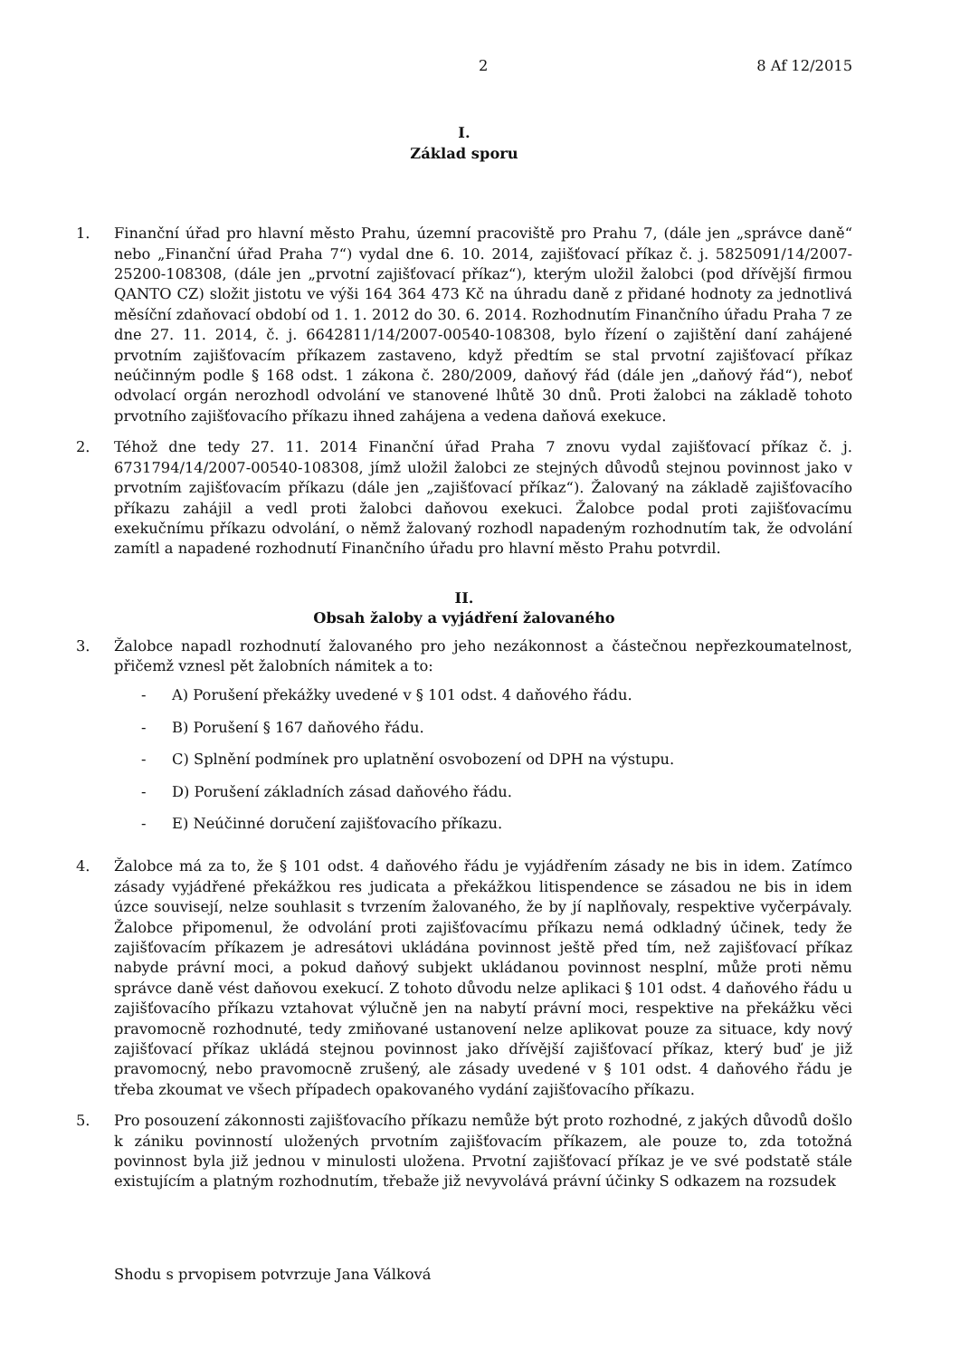2 8 Af 12/2015
I.
Základ sporu
1. Finanční úřad pro hlavní město Prahu, územní pracoviště pro Prahu 7, (dále jen „správce daně“ nebo „Finanční úřad Praha 7“) vydal dne 6. 10. 2014, zajišťovací příkaz č. j. 5825091/14/2007-25200-108308, (dále jen „prvotní zajišťovací příkaz“), kterým uložil žalobci (pod dřívější firmou QANTO CZ) složit jistotu ve výši 164 364 473 Kč na úhradu daně z přidané hodnoty za jednotlivá měsíční zdaňovací období od 1. 1. 2012 do 30. 6. 2014. Rozhodnutím Finančního úřadu Praha 7 ze dne 27. 11. 2014, č. j. 6642811/14/2007-00540-108308, bylo řízení o zajištění daní zahájené prvotním zajišťovacím příkazem zastaveno, když předtím se stal prvotní zajišťovací příkaz neúčinným podle § 168 odst. 1 zákona č. 280/2009, daňový řád (dále jen „daňový řád“), neboť odvolací orgán nerozhodl odvolání ve stanovené lhůtě 30 dnů. Proti žalobci na základě tohoto prvotního zajišťovacího příkazu ihned zahájena a vedena daňová exekuce.
2. Téhož dne tedy 27. 11. 2014 Finanční úřad Praha 7 znovu vydal zajišťovací příkaz č. j. 6731794/14/2007-00540-108308, jímž uložil žalobci ze stejných důvodů stejnou povinnost jako v prvotním zajišťovacím příkazu (dále jen „zajišťovací příkaz“). Žalovaný na základě zajišťovacího příkazu zahájil a vedl proti žalobci daňovou exekuci. Žalobce podal proti zajišťovacímu exekučnímu příkazu odvolání, o němž žalovaný rozhodl napadeným rozhodnutím tak, že odvolání zamítl a napadené rozhodnutí Finančního úřadu pro hlavní město Prahu potvrdil.
II.
Obsah žaloby a vyjádření žalovaného
3. Žalobce napadl rozhodnutí žalovaného pro jeho nezákonnost a částečnou nepřezkoumatelnost, přičemž vznesl pět žalobních námitek a to:
- A) Porušení překážky uvedené v § 101 odst. 4 daňového řádu.
- B) Porušení § 167 daňového řádu.
- C) Splnění podmínek pro uplatnění osvobození od DPH na výstupu.
- D) Porušení základních zásad daňového řádu.
- E) Neúčinné doručení zajišťovacího příkazu.
4. Žalobce má za to, že § 101 odst. 4 daňového řádu je vyjádřením zásady ne bis in idem. Zatímco zásady vyjádřené překážkou res judicata a překážkou litispendence se zásadou ne bis in idem úzce souvisejí, nelze souhlasit s tvrzením žalovaného, že by jí naplňovaly, respektive vyčerpávaly. Žalobce připomenul, že odvolání proti zajišťovacímu příkazu nemá odkladný účinek, tedy že zajišťovacím příkazem je adresátovi ukládána povinnost ještě před tím, než zajišťovací příkaz nabyde právní moci, a pokud daňový subjekt ukládanou povinnost nesplní, může proti němu správce daně vést daňovou exekucí. Z tohoto důvodu nelze aplikaci § 101 odst. 4 daňového řádu u zajišťovacího příkazu vztahovat výlučně jen na nabytí právní moci, respektive na překážku věci pravomocně rozhodnuté, tedy zmiňované ustanovení nelze aplikovat pouze za situace, kdy nový zajišťovací příkaz ukládá stejnou povinnost jako dřívější zajišťovací příkaz, který buď je již pravomocný, nebo pravomocně zrušený, ale zásady uvedené v § 101 odst. 4 daňového řádu je třeba zkoumat ve všech případech opakovaného vydání zajišťovacího příkazu.
5. Pro posouzení zákonnosti zajišťovacího příkazu nemůže být proto rozhodné, z jakých důvodů došlo k zániku povinností uložených prvotním zajišťovacím příkazem, ale pouze to, zda totožná povinnost byla již jednou v minulosti uložena. Prvotní zajišťovací příkaz je ve své podstatě stále existujícím a platným rozhodnutím, třebaže již nevyvolává právní účinky S odkazem na rozsudek
Shodu s prvopisem potvrzuje Jana Válková